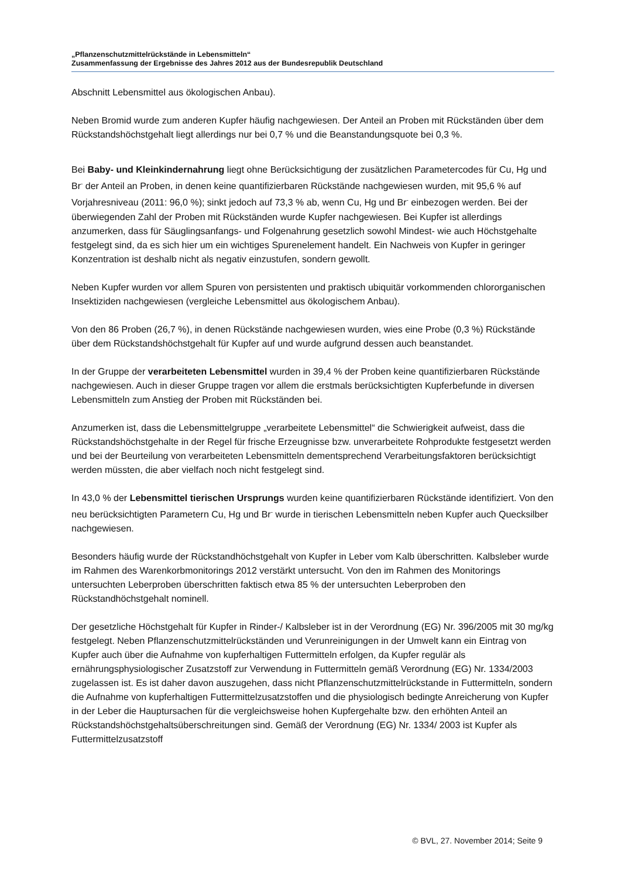„Pflanzenschutzmittelrückstände in Lebensmitteln“
Zusammenfassung der Ergebnisse des Jahres 2012 aus der Bundesrepublik Deutschland
Abschnitt Lebensmittel aus ökologischen Anbau).
Neben Bromid wurde zum anderen Kupfer häufig nachgewiesen. Der Anteil an Proben mit Rückständen über dem Rückstandshöchstgehalt liegt allerdings nur bei 0,7 % und die Beanstandungsquote bei 0,3 %.
Bei Baby- und Kleinkindernahrung liegt ohne Berücksichtigung der zusätzlichen Parametercodes für Cu, Hg und Br<sup>-</sup> der Anteil an Proben, in denen keine quantifizierbaren Rückstände nachgewiesen wurden, mit 95,6 % auf Vorjahresniveau (2011: 96,0 %); sinkt jedoch auf 73,3 % ab, wenn Cu, Hg und Br<sup>-</sup> einbezogen werden. Bei der überwiegenden Zahl der Proben mit Rückständen wurde Kupfer nachgewiesen. Bei Kupfer ist allerdings anzumerken, dass für Säuglingsanfangs- und Folgenahrung gesetzlich sowohl Mindest- wie auch Höchstgehalte festgelegt sind, da es sich hier um ein wichtiges Spurenelement handelt. Ein Nachweis von Kupfer in geringer Konzentration ist deshalb nicht als negativ einzustufen, sondern gewollt.
Neben Kupfer wurden vor allem Spuren von persistenten und praktisch ubiquitär vorkommenden chlororganischen Insektiziden nachgewiesen (vergleiche Lebensmittel aus ökologischem Anbau).
Von den 86 Proben (26,7 %), in denen Rückstände nachgewiesen wurden, wies eine Probe (0,3 %) Rückstände über dem Rückstandshöchstgehalt für Kupfer auf und wurde aufgrund dessen auch beanstandet.
In der Gruppe der verarbeiteten Lebensmittel wurden in 39,4 % der Proben keine quantifizierbaren Rückstände nachgewiesen. Auch in dieser Gruppe tragen vor allem die erstmals berücksichtigten Kupferbefunde in diversen Lebensmitteln zum Anstieg der Proben mit Rückständen bei.
Anzumerken ist, dass die Lebensmittelgruppe „verarbeitete Lebensmittel“ die Schwierigkeit aufweist, dass die Rückstandshöchstgehalte in der Regel für frische Erzeugnisse bzw. unverarbeitete Rohprodukte festgesetzt werden und bei der Beurteilung von verarbeiteten Lebensmitteln dementsprechend Verarbeitungsfaktoren berücksichtigt werden müssten, die aber vielfach noch nicht festgelegt sind.
In 43,0 % der Lebensmittel tierischen Ursprungs wurden keine quantifizierbaren Rückstände identifiziert. Von den neu berücksichtigten Parametern Cu, Hg und Br<sup>-</sup> wurde in tierischen Lebensmitteln neben Kupfer auch Quecksilber nachgewiesen.
Besonders häufig wurde der Rückstandhöchstgehalt von Kupfer in Leber vom Kalb überschritten. Kalbsleber wurde im Rahmen des Warenkorbmonitorings 2012 verstärkt untersucht. Von den im Rahmen des Monitorings untersuchten Leberproben überschritten faktisch etwa 85 % der untersuchten Leberproben den Rückstandhöchstgehalt nominell.
Der gesetzliche Höchstgehalt für Kupfer in Rinder-/ Kalbsleber ist in der Verordnung (EG) Nr. 396/2005 mit 30 mg/kg festgelegt. Neben Pflanzenschutzmittelrückständen und Verunreinigungen in der Umwelt kann ein Eintrag von Kupfer auch über die Aufnahme von kupferhaltigen Futtermitteln erfolgen, da Kupfer regulär als ernährungsphysiologischer Zusatzstoff zur Verwendung in Futtermitteln gemäß Verordnung (EG) Nr. 1334/2003 zugelassen ist. Es ist daher davon auszugehen, dass nicht Pflanzenschutzmittelrückstande in Futtermitteln, sondern die Aufnahme von kupferhaltigen Futtermittelzusatzstoffen und die physiologisch bedingte Anreicherung von Kupfer in der Leber die Hauptursachen für die vergleichsweise hohen Kupfergehalte bzw. den erhöhten Anteil an Rückstandshöchstgehaltsüberschreitungen sind. Gemäß der Verordnung (EG) Nr. 1334/ 2003 ist Kupfer als Futtermittelzusatzstoff
© BVL, 27. November 2014; Seite 9